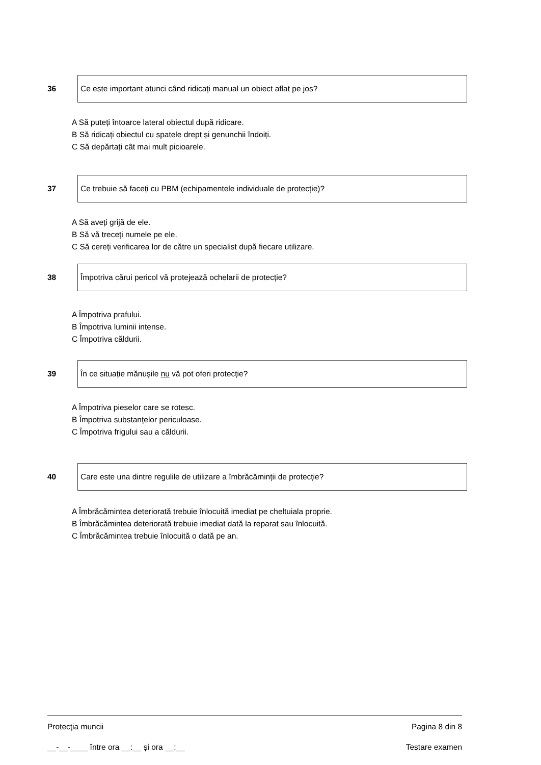36
Ce este important atunci când ridicați manual un obiect aflat pe jos?
A Să puteți întoarce lateral obiectul după ridicare.
B Să ridicați obiectul cu spatele drept și genunchii îndoiți.
C Să depărtați cât mai mult picioarele.
37
Ce trebuie să faceți cu PBM (echipamentele individuale de protecție)?
A Să aveți grijă de ele.
B Să vă treceți numele pe ele.
C Să cereți verificarea lor de către un specialist după fiecare utilizare.
38
Împotriva cărui pericol vă protejează ochelarii de protecție?
A Împotriva prafului.
B Împotriva luminii intense.
C Împotriva căldurii.
39
În ce situație mănușile nu vă pot oferi protecție?
A Împotriva pieselor care se rotesc.
B Împotriva substanțelor periculoase.
C Împotriva frigului sau a căldurii.
40
Care este una dintre regulile de utilizare a îmbrăcăminții de protecție?
A Îmbrăcămintea deteriorată trebuie înlocuită imediat pe cheltuiala proprie.
B Îmbrăcămintea deteriorată trebuie imediat dată la reparat sau înlocuită.
C Îmbrăcămintea trebuie înlocuită o dată pe an.
Protecţia muncii Pagina 8 din 8
__-__-____ între ora __:__ și ora __:__ Testare examen